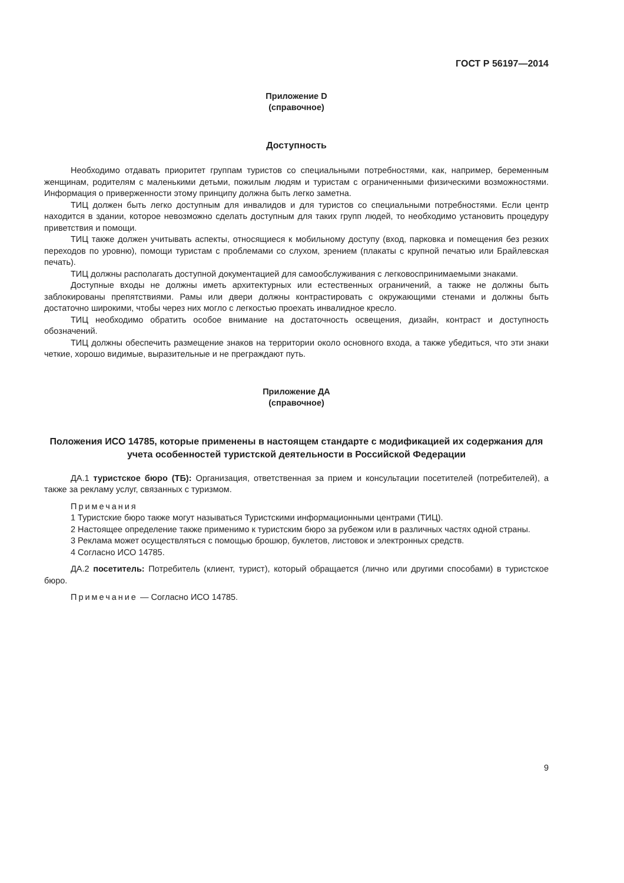ГОСТ Р 56197—2014
Приложение D
(справочное)
Доступность
Необходимо отдавать приоритет группам туристов со специальными потребностями, как, например, беременным женщинам, родителям с маленькими детьми, пожилым людям и туристам с ограниченными физическими возможностями. Информация о приверженности этому принципу должна быть легко заметна.
ТИЦ должен быть легко доступным для инвалидов и для туристов со специальными потребностями. Если центр находится в здании, которое невозможно сделать доступным для таких групп людей, то необходимо установить процедуру приветствия и помощи.
ТИЦ также должен учитывать аспекты, относящиеся к мобильному доступу (вход, парковка и помещения без резких переходов по уровню), помощи туристам с проблемами со слухом, зрением (плакаты с крупной печатью или Брайлевская печать).
ТИЦ должны располагать доступной документацией для самообслуживания с легковоспринимаемыми знаками.
Доступные входы не должны иметь архитектурных или естественных ограничений, а также не должны быть заблокированы препятствиями. Рамы или двери должны контрастировать с окружающими стенами и должны быть достаточно широкими, чтобы через них могло с легкостью проехать инвалидное кресло.
ТИЦ необходимо обратить особое внимание на достаточность освещения, дизайн, контраст и доступность обозначений.
ТИЦ должны обеспечить размещение знаков на территории около основного входа, а также убедиться, что эти знаки четкие, хорошо видимые, выразительные и не преграждают путь.
Приложение ДА
(справочное)
Положения ИСО 14785, которые применены в настоящем стандарте с модификацией их содержания для учета особенностей туристской деятельности в Российской Федерации
ДА.1 туристское бюро (ТБ): Организация, ответственная за прием и консультации посетителей (потребителей), а также за рекламу услуг, связанных с туризмом.
Примечания
1 Туристские бюро также могут называться Туристскими информационными центрами (ТИЦ).
2 Настоящее определение также применимо к туристским бюро за рубежом или в различных частях одной страны.
3 Реклама может осуществляться с помощью брошюр, буклетов, листовок и электронных средств.
4 Согласно ИСО 14785.
ДА.2 посетитель: Потребитель (клиент, турист), который обращается (лично или другими способами) в туристское бюро.
Примечание — Согласно ИСО 14785.
9